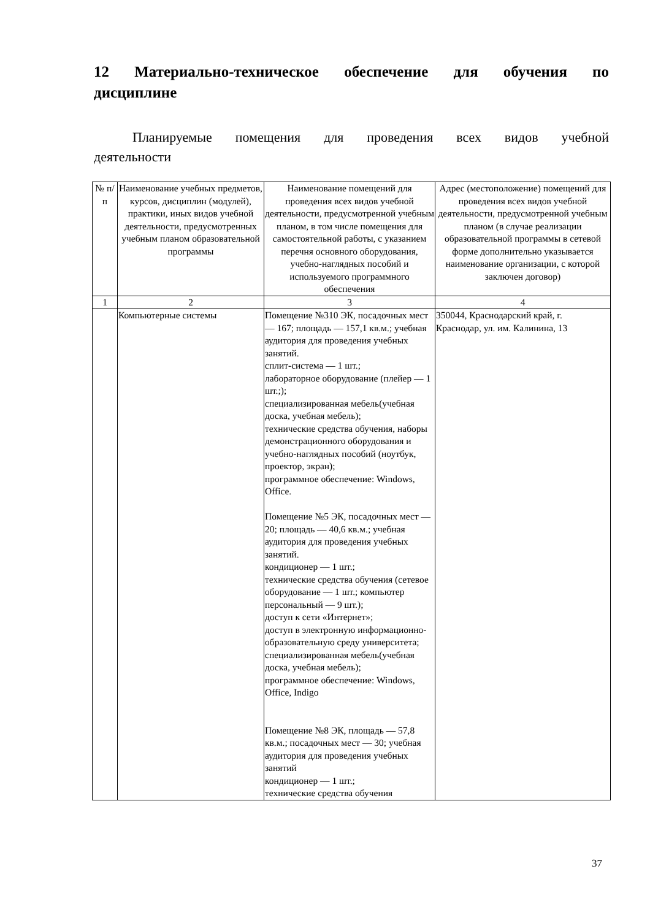12 Материально-техническое обеспечение для обучения по дисциплине
Планируемые помещения для проведения всех видов учебной деятельности
| № п/п | Наименование учебных предметов, курсов, дисциплин (модулей), практики, иных видов учебной деятельности, предусмотренных учебным планом образовательной программы | Наименование помещений для проведения всех видов учебной деятельности, предусмотренной учебным планом, в том числе помещения для самостоятельной работы, с указанием перечня основного оборудования, учебно-наглядных пособий и используемого программного обеспечения | Адрес (местоположение) помещений для проведения всех видов учебной деятельности, предусмотренной учебным планом (в случае реализации образовательной программы в сетевой форме дополнительно указывается наименование организации, с которой заключен договор) |
| --- | --- | --- | --- |
| 1 | 2 | 3 | 4 |
| | Компьютерные системы | Помещение №310 ЭК, посадочных мест — 167; площадь — 157,1 кв.м.; учебная аудитория для проведения учебных занятий. сплит-система — 1 шт.; лабораторное оборудование (плейер — 1 шт.;); специализированная мебель(учебная доска, учебная мебель); технические средства обучения, наборы демонстрационного оборудования и учебно-наглядных пособий (ноутбук, проектор, экран); программное обеспечение: Windows, Office. Помещение №5 ЭК, посадочных мест — 20; площадь — 40,6 кв.м.; учебная аудитория для проведения учебных занятий. кондиционер — 1 шт.; технические средства обучения (сетевое оборудование — 1 шт.; компьютер персональный — 9 шт.); доступ к сети «Интернет»; доступ в электронную информационно-образовательную среду университета; специализированная мебель(учебная доска, учебная мебель); программное обеспечение: Windows, Office, Indigo Помещение №8 ЭК, площадь — 57,8 кв.м.; посадочных мест — 30; учебная аудитория для проведения учебных занятий кондиционер — 1 шт.; технические средства обучения | 350044, Краснодарский край, г. Краснодар, ул. им. Калинина, 13 |
37